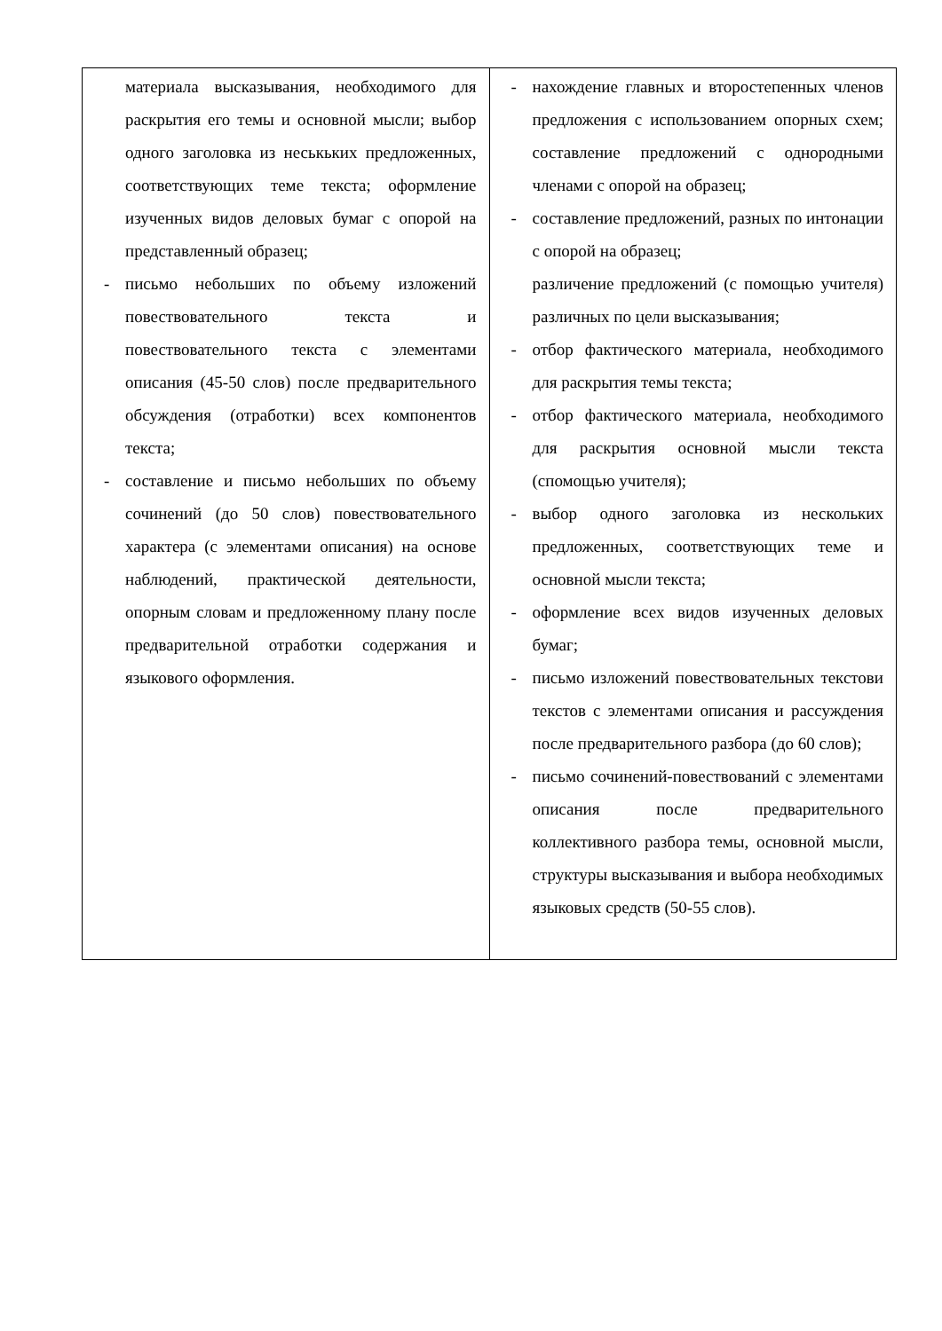| материала высказывания, необходимого для раскрытия его темы и основной мысли; выбор одного заголовка из неськьких предложенных, соответствующих теме текста; оформление изученных видов деловых бумаг с опорой на представленный образец; - письмо небольших по объему изложений повествовательного текста и повествовательного текста с элементами описания (45-50 слов) после предварительного обсуждения (отработки) всех компонентов текста; - составление и письмо небольших по объему сочинений (до 50 слов) повествовательного характера (с элементами описания) на основе наблюдений, практической деятельности, опорным словам и предложенному плану после предварительной отработки содержания и языкового оформления. | - нахождение главных и второстепенных членов предложения с использованием опорных схем; составление предложений с однородными членами с опорой на образец; - составление предложений, разных по интонации с опорой на образец; различение предложений (с помощью учителя) различных по цели высказывания; - отбор фактического материала, необходимого для раскрытия темы текста; - отбор фактического материала, необходимого для раскрытия основной мысли текста (спомощью учителя); - выбор одного заголовка из нескольких предложенных, соответствующих теме и основной мысли текста; - оформление всех видов изученных деловых бумаг; - письмо изложений повествовательных текстови текстов с элементами описания и рассуждения после предварительного разбора (до 60 слов); - письмо сочинений-повествований с элементами описания после предварительного коллективного разбора темы, основной мысли, структуры высказывания и выбора необходимых языковых средств (50-55 слов). |